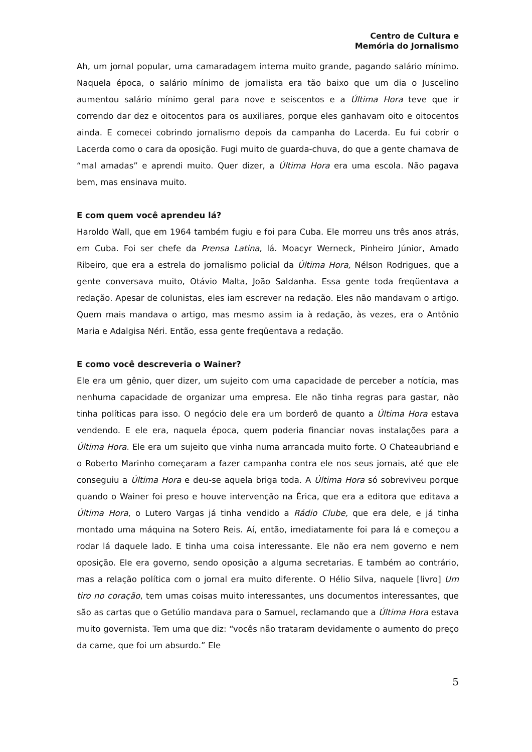Centro de Cultura e
Memória do Jornalismo
Ah, um jornal popular, uma camaradagem interna muito grande, pagando salário mínimo. Naquela época, o salário mínimo de jornalista era tão baixo que um dia o Juscelino aumentou salário mínimo geral para nove e seiscentos e a Última Hora teve que ir correndo dar dez e oitocentos para os auxiliares, porque eles ganhavam oito e oitocentos ainda. E comecei cobrindo jornalismo depois da campanha do Lacerda. Eu fui cobrir o Lacerda como o cara da oposição. Fugi muito de guarda-chuva, do que a gente chamava de “mal amadas” e aprendi muito. Quer dizer, a Última Hora era uma escola. Não pagava bem, mas ensinava muito.
E com quem você aprendeu lá?
Haroldo Wall, que em 1964 também fugiu e foi para Cuba. Ele morreu uns três anos atrás, em Cuba. Foi ser chefe da Prensa Latina, lá. Moacyr Werneck, Pinheiro Júnior, Amado Ribeiro, que era a estrela do jornalismo policial da Última Hora, Nélson Rodrigues, que a gente conversava muito, Otávio Malta, João Saldanha. Essa gente toda freqüentava a redação. Apesar de colunistas, eles iam escrever na redação. Eles não mandavam o artigo. Quem mais mandava o artigo, mas mesmo assim ia à redação, às vezes, era o Antônio Maria e Adalgisa Néri. Então, essa gente freqüentava a redação.
E como você descreveria o Wainer?
Ele era um gênio, quer dizer, um sujeito com uma capacidade de perceber a notícia, mas nenhuma capacidade de organizar uma empresa. Ele não tinha regras para gastar, não tinha políticas para isso. O negócio dele era um borderô de quanto a Última Hora estava vendendo. E ele era, naquela época, quem poderia financiar novas instalações para a Última Hora. Ele era um sujeito que vinha numa arrancada muito forte. O Chateaubriand e o Roberto Marinho começaram a fazer campanha contra ele nos seus jornais, até que ele conseguiu a Última Hora e deu-se aquela briga toda. A Última Hora só sobreviveu porque quando o Wainer foi preso e houve intervenção na Érica, que era a editora que editava a Última Hora, o Lutero Vargas já tinha vendido a Rádio Clube, que era dele, e já tinha montado uma máquina na Sotero Reis. Aí, então, imediatamente foi para lá e começou a rodar lá daquele lado. E tinha uma coisa interessante. Ele não era nem governo e nem oposição. Ele era governo, sendo oposição a alguma secretarias. E também ao contrário, mas a relação política com o jornal era muito diferente. O Hélio Silva, naquele [livro] Um tiro no coração, tem umas coisas muito interessantes, uns documentos interessantes, que são as cartas que o Getúlio mandava para o Samuel, reclamando que a Última Hora estava muito governista. Tem uma que diz: “vocês não trataram devidamente o aumento do preço da carne, que foi um absurdo.” Ele
5